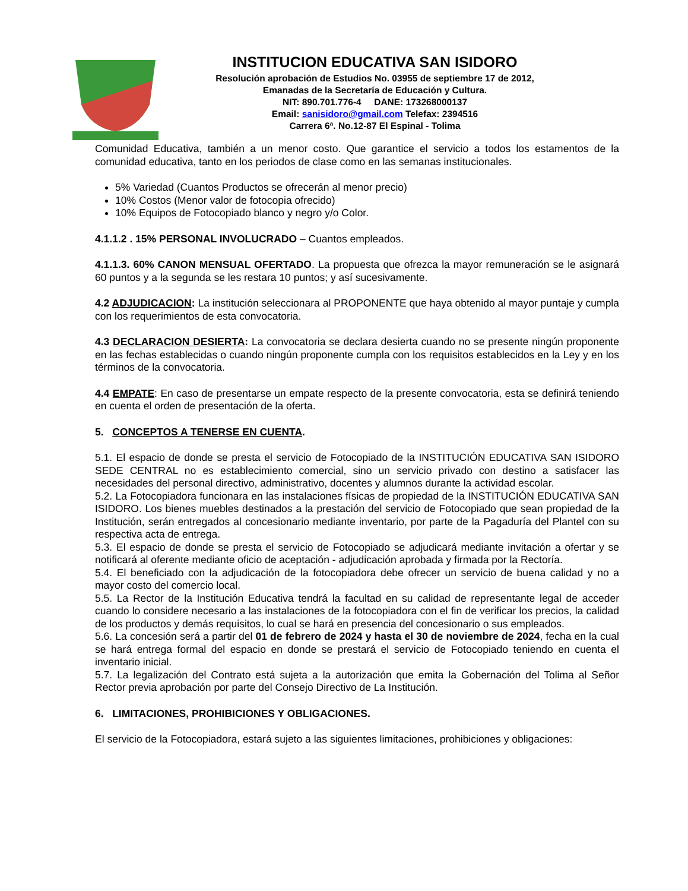INSTITUCION EDUCATIVA SAN ISIDORO
Resolución aprobación de Estudios No. 03955 de septiembre 17 de 2012,
Emanadas de la Secretaría de Educación y Cultura.
NIT: 890.701.776-4 DANE: 173268000137
Email: sanisidoro@gmail.com Telefax: 2394516
Carrera 6ª. No.12-87 El Espinal - Tolima
Comunidad Educativa, también a un menor costo. Que garantice el servicio a todos los estamentos de la comunidad educativa, tanto en los periodos de clase como en las semanas institucionales.
5% Variedad (Cuantos Productos se ofrecerán al menor precio)
10% Costos (Menor valor de fotocopia ofrecido)
10% Equipos de Fotocopiado blanco y negro y/o Color.
4.1.1.2 . 15% PERSONAL INVOLUCRADO – Cuantos empleados.
4.1.1.3. 60% CANON MENSUAL OFERTADO. La propuesta que ofrezca la mayor remuneración se le asignará 60 puntos y a la segunda se les restara 10 puntos; y así sucesivamente.
4.2 ADJUDICACION: La institución seleccionara al PROPONENTE que haya obtenido al mayor puntaje y cumpla con los requerimientos de esta convocatoria.
4.3 DECLARACION DESIERTA: La convocatoria se declara desierta cuando no se presente ningún proponente en las fechas establecidas o cuando ningún proponente cumpla con los requisitos establecidos en la Ley y en los términos de la convocatoria.
4.4 EMPATE: En caso de presentarse un empate respecto de la presente convocatoria, esta se definirá teniendo en cuenta el orden de presentación de la oferta.
5. CONCEPTOS A TENERSE EN CUENTA.
5.1. El espacio de donde se presta el servicio de Fotocopiado de la INSTITUCIÓN EDUCATIVA SAN ISIDORO SEDE CENTRAL no es establecimiento comercial, sino un servicio privado con destino a satisfacer las necesidades del personal directivo, administrativo, docentes y alumnos durante la actividad escolar.
5.2. La Fotocopiadora funcionara en las instalaciones físicas de propiedad de la INSTITUCIÓN EDUCATIVA SAN ISIDORO. Los bienes muebles destinados a la prestación del servicio de Fotocopiado que sean propiedad de la Institución, serán entregados al concesionario mediante inventario, por parte de la Pagaduría del Plantel con su respectiva acta de entrega.
5.3. El espacio de donde se presta el servicio de Fotocopiado se adjudicará mediante invitación a ofertar y se notificará al oferente mediante oficio de aceptación - adjudicación aprobada y firmada por la Rectoría.
5.4. El beneficiado con la adjudicación de la fotocopiadora debe ofrecer un servicio de buena calidad y no a mayor costo del comercio local.
5.5. La Rector de la Institución Educativa tendrá la facultad en su calidad de representante legal de acceder cuando lo considere necesario a las instalaciones de la fotocopiadora con el fin de verificar los precios, la calidad de los productos y demás requisitos, lo cual se hará en presencia del concesionario o sus empleados.
5.6. La concesión será a partir del 01 de febrero de 2024 y hasta el 30 de noviembre de 2024, fecha en la cual se hará entrega formal del espacio en donde se prestará el servicio de Fotocopiado teniendo en cuenta el inventario inicial.
5.7. La legalización del Contrato está sujeta a la autorización que emita la Gobernación del Tolima al Señor Rector previa aprobación por parte del Consejo Directivo de La Institución.
6. LIMITACIONES, PROHIBICIONES Y OBLIGACIONES.
El servicio de la Fotocopiadora, estará sujeto a las siguientes limitaciones, prohibiciones y obligaciones: